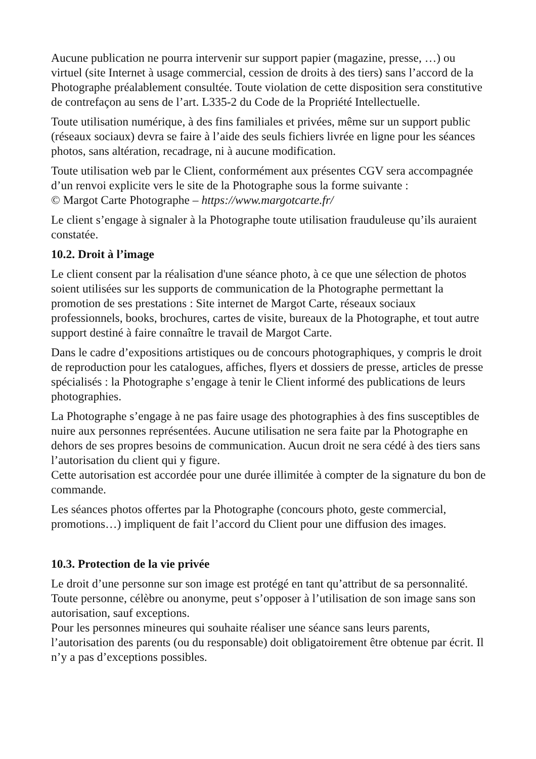Aucune publication ne pourra intervenir sur support papier (magazine, presse, …) ou virtuel (site Internet à usage commercial, cession de droits à des tiers) sans l’accord de la Photographe préalablement consultée. Toute violation de cette disposition sera constitutive de contrefaçon au sens de l’art. L335-2 du Code de la Propriété Intellectuelle.
Toute utilisation numérique, à des fins familiales et privées, même sur un support public (réseaux sociaux) devra se faire à l’aide des seuls fichiers livrée en ligne pour les séances photos, sans altération, recadrage, ni à aucune modification.
Toute utilisation web par le Client, conformément aux présentes CGV sera accompagnée d’un renvoi explicite vers le site de la Photographe sous la forme suivante :
© Margot Carte Photographe – https://www.margotcarte.fr/
Le client s’engage à signaler à la Photographe toute utilisation frauduleuse qu’ils auraient constatée.
10.2. Droit à l’image
Le client consent par la réalisation d'une séance photo, à ce que une sélection de photos soient utilisées sur les supports de communication de la Photographe permettant la promotion de ses prestations : Site internet de Margot Carte, réseaux sociaux professionnels, books, brochures, cartes de visite, bureaux de la Photographe, et tout autre support destiné à faire connaître le travail de Margot Carte.
Dans le cadre d’expositions artistiques ou de concours photographiques, y compris le droit de reproduction pour les catalogues, affiches, flyers et dossiers de presse, articles de presse spécialisés : la Photographe s’engage à tenir le Client informé des publications de leurs photographies.
La Photographe s’engage à ne pas faire usage des photographies à des fins susceptibles de nuire aux personnes représentées. Aucune utilisation ne sera faite par la Photographe en dehors de ses propres besoins de communication. Aucun droit ne sera cédé à des tiers sans l’autorisation du client qui y figure.
Cette autorisation est accordée pour une durée illimitée à compter de la signature du bon de commande.
Les séances photos offertes par la Photographe (concours photo, geste commercial, promotions…) impliquent de fait l’accord du Client pour une diffusion des images.
10.3. Protection de la vie privée
Le droit d’une personne sur son image est protégé en tant qu’attribut de sa personnalité. Toute personne, célèbre ou anonyme, peut s’opposer à l’utilisation de son image sans son autorisation, sauf exceptions.
Pour les personnes mineures qui souhaite réaliser une séance sans leurs parents, l’autorisation des parents (ou du responsable) doit obligatoirement être obtenue par écrit. Il n’y a pas d’exceptions possibles.